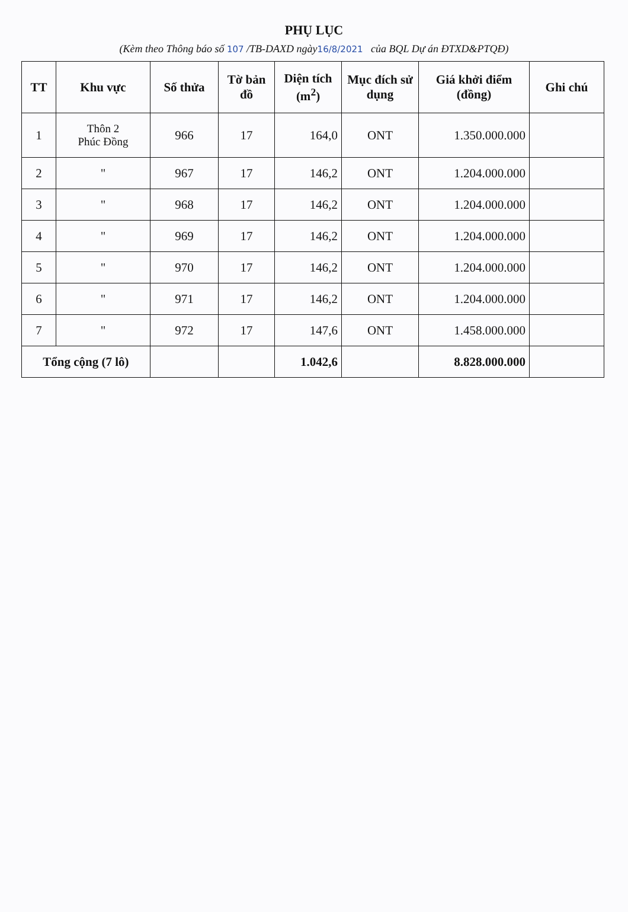PHỤ LỤC
(Kèm theo Thông báo số 107 /TB-DAXD ngày16/8/2021 của BQL Dự án ĐTXD&PTQĐ)
| TT | Khu vực | Số thửa | Tờ bản đồ | Diện tích (m<sup>2</sup>) | Mục đích sử dụng | Giá khởi điểm (đồng) | Ghi chú |
| --- | --- | --- | --- | --- | --- | --- | --- |
| 1 | Thôn 2 Phúc Đồng | 966 | 17 | 164,0 | ONT | 1.350.000.000 | |
| 2 | " | 967 | 17 | 146,2 | ONT | 1.204.000.000 | |
| 3 | " | 968 | 17 | 146,2 | ONT | 1.204.000.000 | |
| 4 | " | 969 | 17 | 146,2 | ONT | 1.204.000.000 | |
| 5 | " | 970 | 17 | 146,2 | ONT | 1.204.000.000 | |
| 6 | " | 971 | 17 | 146,2 | ONT | 1.204.000.000 | |
| 7 | " | 972 | 17 | 147,6 | ONT | 1.458.000.000 | |
| Tổng cộng (7 lô) | | | | 1.042,6 | | 8.828.000.000 | |